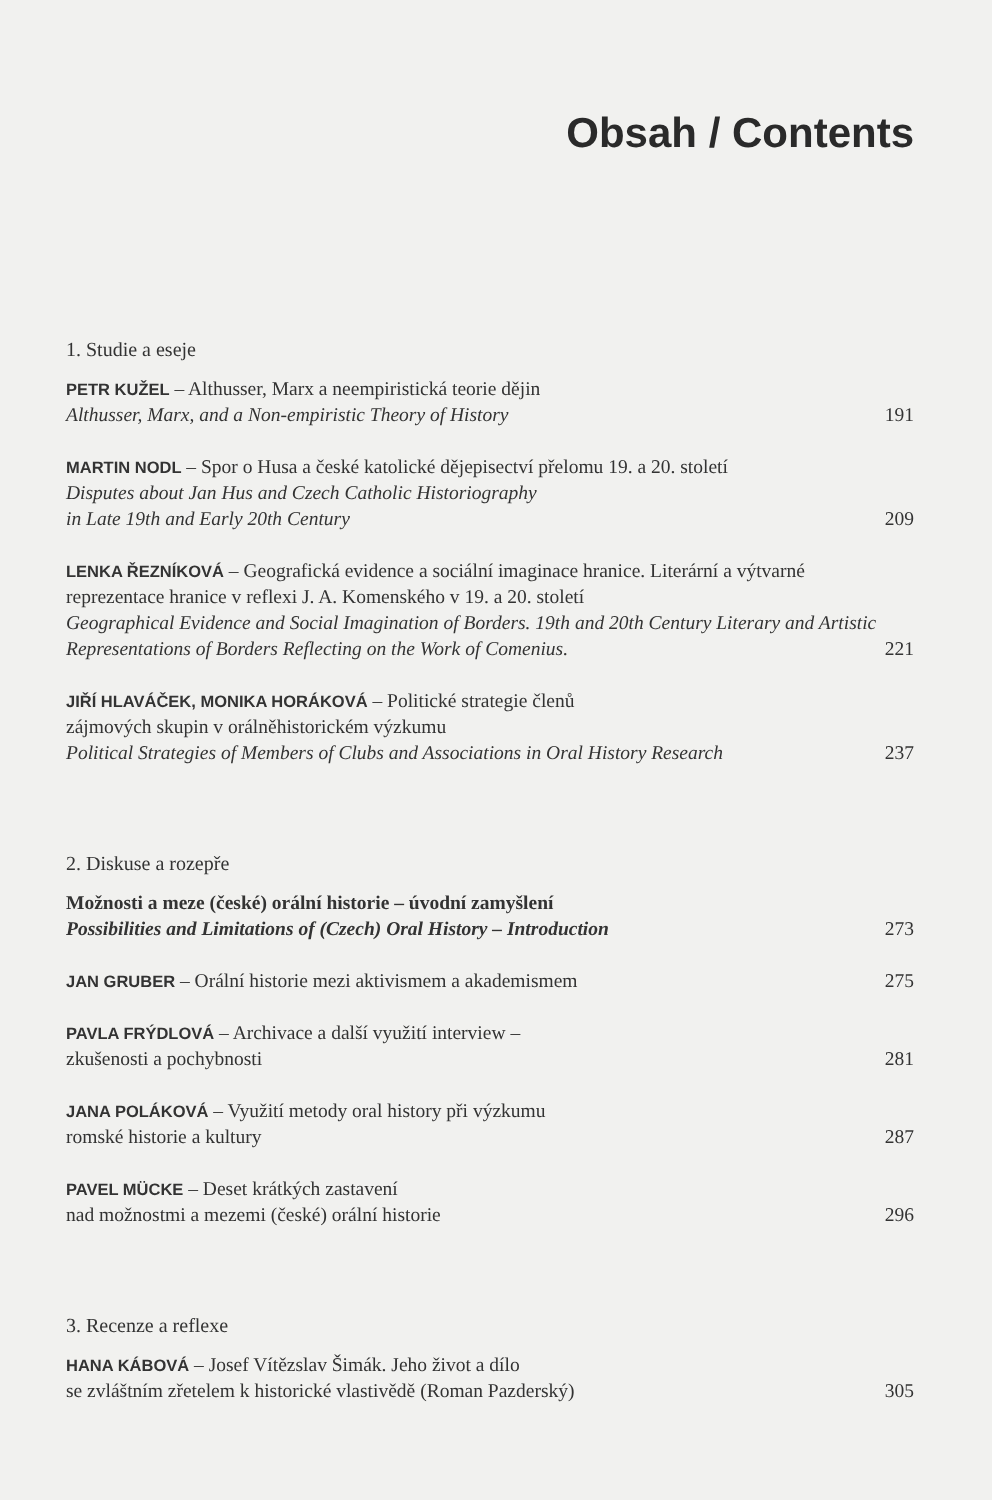Obsah / Contents
1. Studie a eseje
PETR KUŽEL – Althusser, Marx a neempiristická teorie dějin
Althusser, Marx, and a Non-empiristic Theory of History
191
MARTIN NODL – Spor o Husa a české katolické dějepisectví přelomu 19. a 20. století
Disputes about Jan Hus and Czech Catholic Historiography
in Late 19th and Early 20th Century
209
LENKA ŘEZNÍKOVÁ – Geografická evidence a sociální imaginace hranice. Literární a výtvarné reprezentace hranice v reflexi J. A. Komenského v 19. a 20. století
Geographical Evidence and Social Imagination of Borders. 19th and 20th Century Literary and Artistic Representations of Borders Reflecting on the Work of Comenius.
221
JIŘÍ HLAVÁČEK, MONIKA HORÁKOVÁ – Politické strategie členů
zájmových skupin v orálněhistorickém výzkumu
Political Strategies of Members of Clubs and Associations in Oral History Research
237
2. Diskuse a rozepře
Možnosti a meze (české) orální historie – úvodní zamyšlení
Possibilities and Limitations of (Czech) Oral History – Introduction
273
JAN GRUBER – Orální historie mezi aktivismem a akademismem
275
PAVLA FRÝDLOVÁ – Archivace a další využití interview –
zkušenosti a pochybnosti
281
JANA POLÁKOVÁ – Využití metody oral history při výzkumu
romské historie a kultury
287
PAVEL MÜCKE – Deset krátkých zastavení
nad možnostmi a mezemi (české) orální historie
296
3. Recenze a reflexe
HANA KÁBOVÁ – Josef Vítězslav Šimák. Jeho život a dílo
se zvláštním zřetelem k historické vlastivědě (Roman Pazderský)
305